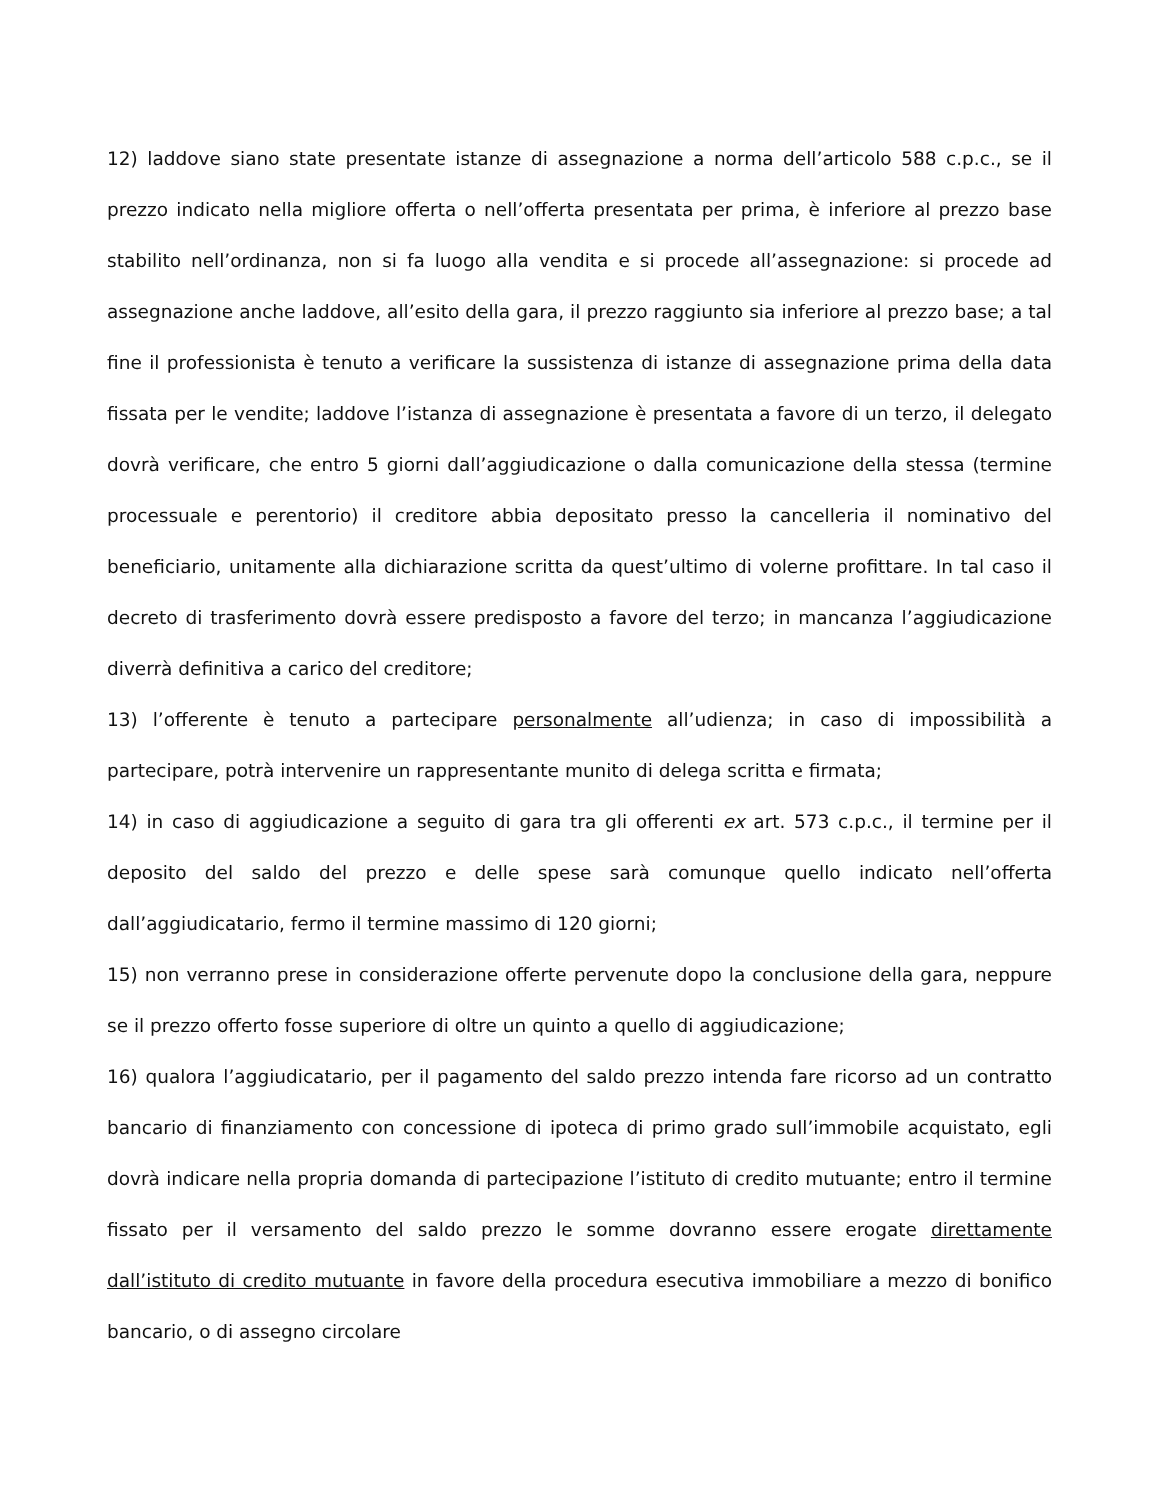12) laddove siano state presentate istanze di assegnazione a norma dell’articolo 588 c.p.c., se il prezzo indicato nella migliore offerta o nell’offerta presentata per prima, è inferiore al prezzo base stabilito nell’ordinanza, non si fa luogo alla vendita e si procede all’assegnazione: si procede ad assegnazione anche laddove, all’esito della gara, il prezzo raggiunto sia inferiore al prezzo base; a tal fine il professionista è tenuto a verificare la sussistenza di istanze di assegnazione prima della data fissata per le vendite; laddove l’istanza di assegnazione è presentata a favore di un terzo, il delegato dovrà verificare, che entro 5 giorni dall’aggiudicazione o dalla comunicazione della stessa (termine processuale e perentorio) il creditore abbia depositato presso la cancelleria il nominativo del beneficiario, unitamente alla dichiarazione scritta da quest’ultimo di volerne profittare. In tal caso il decreto di trasferimento dovrà essere predisposto a favore del terzo; in mancanza l’aggiudicazione diverrà definitiva a carico del creditore;
13) l’offerente è tenuto a partecipare personalmente all’udienza; in caso di impossibilità a partecipare, potrà intervenire un rappresentante munito di delega scritta e firmata;
14) in caso di aggiudicazione a seguito di gara tra gli offerenti ex art. 573 c.p.c., il termine per il deposito del saldo del prezzo e delle spese sarà comunque quello indicato nell’offerta dall’aggiudicatario, fermo il termine massimo di 120 giorni;
15) non verranno prese in considerazione offerte pervenute dopo la conclusione della gara, neppure se il prezzo offerto fosse superiore di oltre un quinto a quello di aggiudicazione;
16) qualora l’aggiudicatario, per il pagamento del saldo prezzo intenda fare ricorso ad un contratto bancario di finanziamento con concessione di ipoteca di primo grado sull’immobile acquistato, egli dovrà indicare nella propria domanda di partecipazione l’istituto di credito mutuante; entro il termine fissato per il versamento del saldo prezzo le somme dovranno essere erogate direttamente dall’istituto di credito mutuante in favore della procedura esecutiva immobiliare a mezzo di bonifico bancario, o di assegno circolare